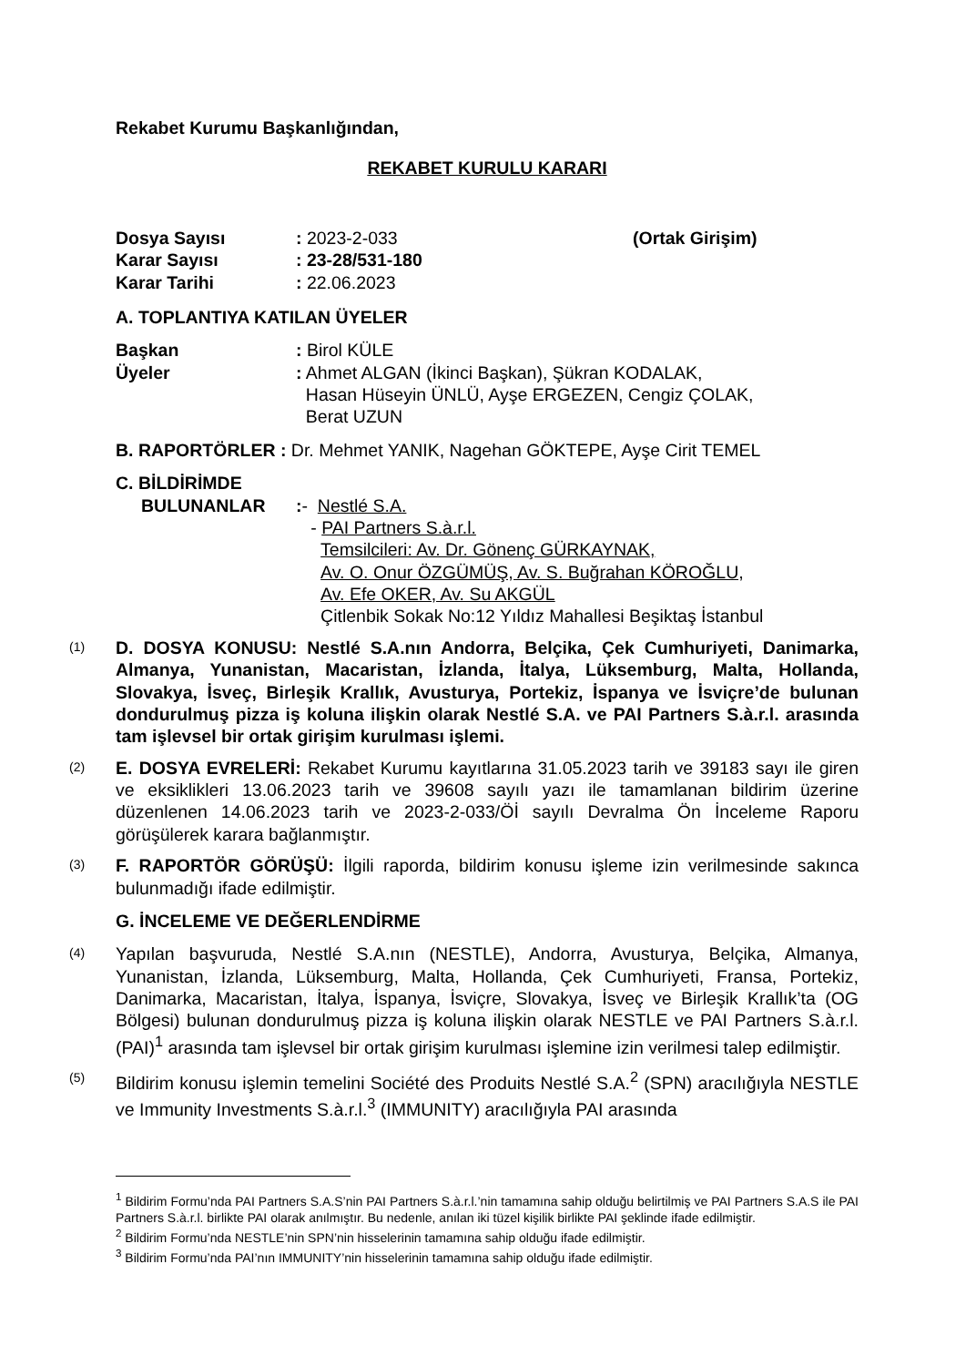Rekabet Kurumu Başkanlığından,
REKABET KURULU KARARI
Dosya Sayısı: 2023-2-033 (Ortak Girişim)
Karar Sayısı: 23-28/531-180
Karar Tarihi: 22.06.2023
A. TOPLANTIYA KATILAN ÜYELER
Başkan: Birol KÜLE
Üyeler: Ahmet ALGAN (İkinci Başkan), Şükran KODALAK,
Hasan Hüseyin ÜNLÜ, Ayşe ERGEZEN, Cengiz ÇOLAK,
Berat UZUN
B. RAPORTÖRLER : Dr. Mehmet YANIK, Nagehan GÖKTEPE, Ayşe Cirit TEMEL
C. BİLDİRİMDE
BULUNANLAR:- Nestlé S.A.
- PAI Partners S.à.r.l.
Temsilcileri: Av. Dr. Gönenç GÜRKAYNAK,
Av. O. Onur ÖZGÜMÜŞ, Av. S. Buğrahan KÖROĞLU,
Av. Efe OKER, Av. Su AKGÜL
Çitlenbik Sokak No:12 Yıldız Mahallesi Beşiktaş İstanbul
(1) D. DOSYA KONUSU: Nestlé S.A.nın Andorra, Belçika, Çek Cumhuriyeti, Danimarka, Almanya, Yunanistan, Macaristan, İzlanda, İtalya, Lüksemburg, Malta, Hollanda, Slovakya, İsveç, Birleşik Krallık, Avusturya, Portekiz, İspanya ve İsviçre’de bulunan dondurulmuş pizza iş koluna ilişkin olarak Nestlé S.A. ve PAI Partners S.à.r.l. arasında tam işlevsel bir ortak girişim kurulması işlemi.
(2) E. DOSYA EVRELERİ: Rekabet Kurumu kayıtlarına 31.05.2023 tarih ve 39183 sayı ile giren ve eksiklikleri 13.06.2023 tarih ve 39608 sayılı yazı ile tamamlanan bildirim üzerine düzenlenen 14.06.2023 tarih ve 2023-2-033/Öİ sayılı Devralma Ön İnceleme Raporu görüşülerek karara bağlanmıştır.
(3) F. RAPORTÖR GÖRÜŞÜ: İlgili raporda, bildirim konusu işleme izin verilmesinde sakınca bulunmadığı ifade edilmiştir.
G. İNCELEME VE DEĞERLENDİRME
(4) Yapılan başvuruda, Nestlé S.A.nın (NESTLE), Andorra, Avusturya, Belçika, Almanya, Yunanistan, İzlanda, Lüksemburg, Malta, Hollanda, Çek Cumhuriyeti, Fransa, Portekiz, Danimarka, Macaristan, İtalya, İspanya, İsviçre, Slovakya, İsveç ve Birleşik Krallık’ta (OG Bölgesi) bulunan dondurulmuş pizza iş koluna ilişkin olarak NESTLE ve PAI Partners S.à.r.l. (PAI)<sup>1</sup> arasında tam işlevsel bir ortak girişim kurulması işlemine izin verilmesi talep edilmiştir.
(5) Bildirim konusu işlemin temelini Société des Produits Nestlé S.A.<sup>2</sup> (SPN) aracılığıyla NESTLE ve Immunity Investments S.à.r.l.<sup>3</sup> (IMMUNITY) aracılığıyla PAI arasında
<sup>1</sup> Bildirim Formu’nda PAI Partners S.A.S’nin PAI Partners S.à.r.l.’nin tamamına sahip olduğu belirtilmiş ve PAI Partners S.A.S ile PAI Partners S.à.r.l. birlikte PAI olarak anılmıştır. Bu nedenle, anılan iki tüzel kişilik birlikte PAI şeklinde ifade edilmiştir.
<sup>2</sup> Bildirim Formu’nda NESTLE’nin SPN’nin hisselerinin tamamına sahip olduğu ifade edilmiştir.
<sup>3</sup> Bildirim Formu’nda PAI’nın IMMUNITY’nin hisselerinin tamamına sahip olduğu ifade edilmiştir.